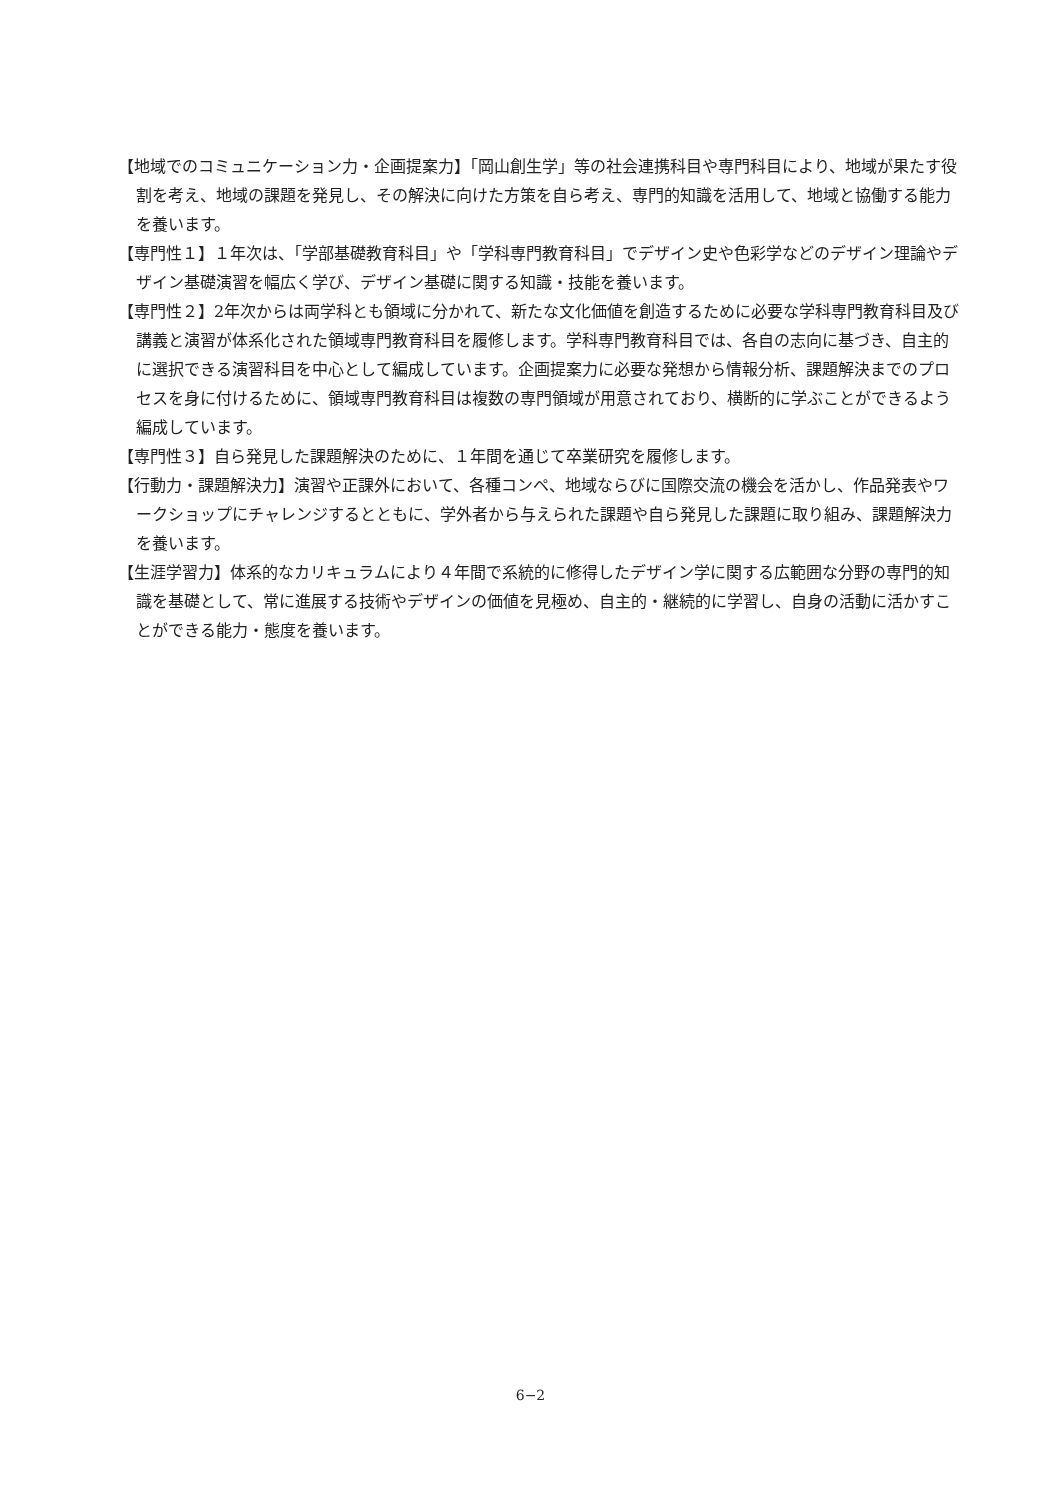【地域でのコミュニケーション力・企画提案力】「岡山創生学」等の社会連携科目や専門科目により、地域が果たす役割を考え、地域の課題を発見し、その解決に向けた方策を自ら考え、専門的知識を活用して、地域と協働する能力を養います。
【専門性１】１年次は、「学部基礎教育科目」や「学科専門教育科目」でデザイン史や色彩学などのデザイン理論やデザイン基礎演習を幅広く学び、デザイン基礎に関する知識・技能を養います。
【専門性２】2年次からは両学科とも領域に分かれて、新たな文化価値を創造するために必要な学科専門教育科目及び講義と演習が体系化された領域専門教育科目を履修します。学科専門教育科目では、各自の志向に基づき、自主的に選択できる演習科目を中心として編成しています。企画提案力に必要な発想から情報分析、課題解決までのプロセスを身に付けるために、領域専門教育科目は複数の専門領域が用意されており、横断的に学ぶことができるよう編成しています。
【専門性３】自ら発見した課題解決のために、１年間を通じて卒業研究を履修します。
【行動力・課題解決力】演習や正課外において、各種コンペ、地域ならびに国際交流の機会を活かし、作品発表やワークショップにチャレンジするとともに、学外者から与えられた課題や自ら発見した課題に取り組み、課題解決力を養います。
【生涯学習力】体系的なカリキュラムにより４年間で系統的に修得したデザイン学に関する広範囲な分野の専門的知識を基礎として、常に進展する技術やデザインの価値を見極め、自主的・継続的に学習し、自身の活動に活かすことができる能力・態度を養います。
6−2